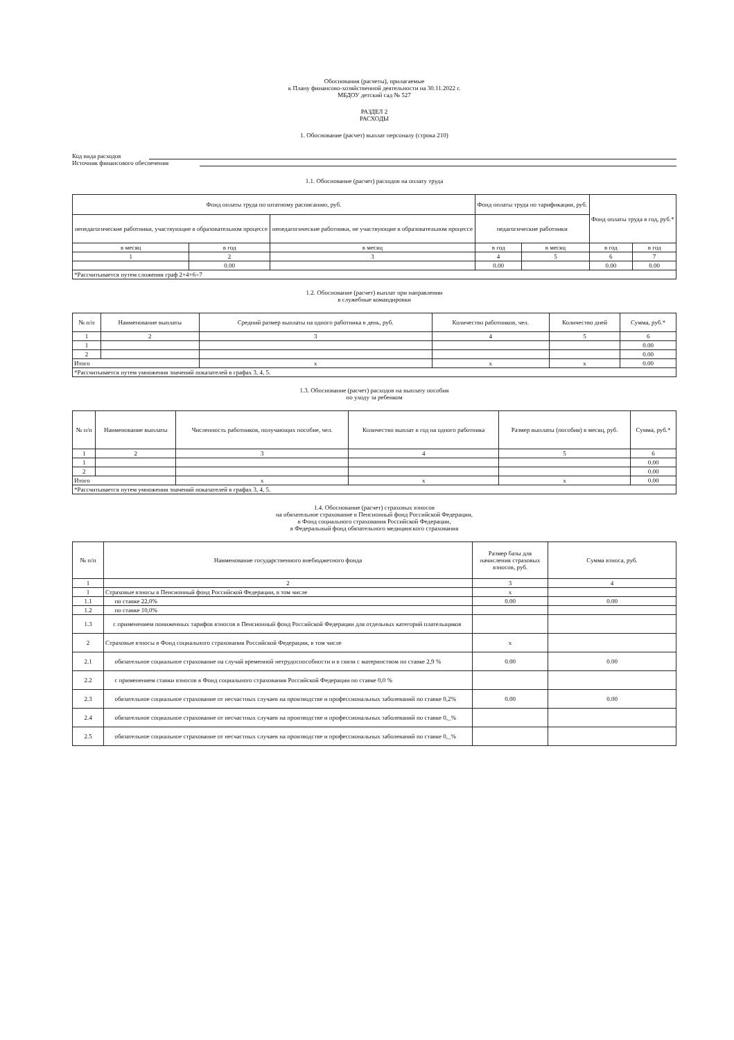Обоснования (расчеты), прилагаемые
к Плану финансово-хозяйственной деятельности на 30.11.2022 г.
МБДОУ детский сад № 527
РАЗДЕЛ 2
РАСХОДЫ
1. Обоснование (расчет) выплат персоналу (строка 210)
Код вида расходов
Источник финансового обеспечения
1.1. Обоснование (расчет) расходов на оплату труда
| Фонд оплаты труда по штатному расписанию, руб. | | | Фонд оплаты труда по тарификации, руб. | | Фонд оплаты труда в год, руб.* | |
| --- | --- | --- | --- | --- | --- | --- |
| непедагогические работники, участвующие в образовательном процессе | | непедагогические работники, не участвующие в образовательном процессе | педагогические работники | | | |
| в месяц | в год | в месяц | в год | в месяц | в год | в год |
| 1 | 2 | 3 | 4 | 5 | 6 | 7 |
| | 0.00 | | 0.00 | | 0.00 | 0.00 |
| *Рассчитывается путем сложения граф 2+4+6=7 | | | | | | |
1.2. Обоснование (расчет) выплат при направлении
в служебные командировки
| № п/п | Наименование выплаты | Средний размер выплаты на одного работника в день, руб. | Количество работников, чел. | Количество дней | Сумма, руб.* |
| --- | --- | --- | --- | --- | --- |
| 1 | 2 | 3 | 4 | 5 | 6 |
| 1 | | | | | 0.00 |
| 2 | | | | | 0.00 |
| Итого | | x | x | x | 0.00 |
| *Рассчитывается путем умножения значений показателей в графах 3, 4, 5. | | | | | |
1.3. Обоснование (расчет) расходов на выплату пособия
по уходу за ребенком
| № п/п | Наименование выплаты | Численность работников, получающих пособие, чел. | Количество выплат в год на одного работника | Размер выплаты (пособия) в месяц, руб. | Сумма, руб.* |
| --- | --- | --- | --- | --- | --- |
| 1 | 2 | 3 | 4 | 5 | 6 |
| 1 | | | | | 0.00 |
| 2 | | | | | 0.00 |
| Итого | | x | x | x | 0.00 |
| *Рассчитывается путем умножения значений показателей в графах 3, 4, 5. | | | | | |
1.4. Обоснование (расчет) страховых взносов
на обязательное страхование в Пенсионный фонд Российской Федерации,
в Фонд социального страхования Российской Федерации,
в Федеральный фонд обязательного медицинского страхования
| № п/п | Наименование государственного внебюджетного фонда | Размер базы для начисления страховых взносов, руб. | Сумма взноса, руб. |
| --- | --- | --- | --- |
| 1 | 2 | 3 | 4 |
| 1 | Страховые взносы в Пенсионный фонд Российской Федерации, в том числе | x | |
| 1.1 | по ставке 22,0% | 0.00 | 0.00 |
| 1.2 | по ставке 10,0% | | |
| 1.3 | с применением пониженных тарифов взносов в Пенсионный фонд Российской Федерации для отдельных категорий плательщиков | | |
| 2 | Страховые взносы в Фонд социального страхования Российской Федерации, в том числе | x | |
| 2.1 | обязательное социальное страхование на случай временной нетрудоспособности и в связи с материнством по ставке 2,9 % | 0.00 | 0.00 |
| 2.2 | с применением ставки взносов в Фонд социального страхования Российской Федерации по ставке 0,0 % | | |
| 2.3 | обязательное социальное страхование от несчастных случаев на производстве и профессиональных заболеваний по ставке 0,2% | 0.00 | 0.00 |
| 2.4 | обязательное социальное страхование от несчастных случаев на производстве и профессиональных заболеваний по ставке 0,_% | | |
| 2.5 | обязательное социальное страхование от несчастных случаев на производстве и профессиональных заболеваний по ставке 0,_% | | |